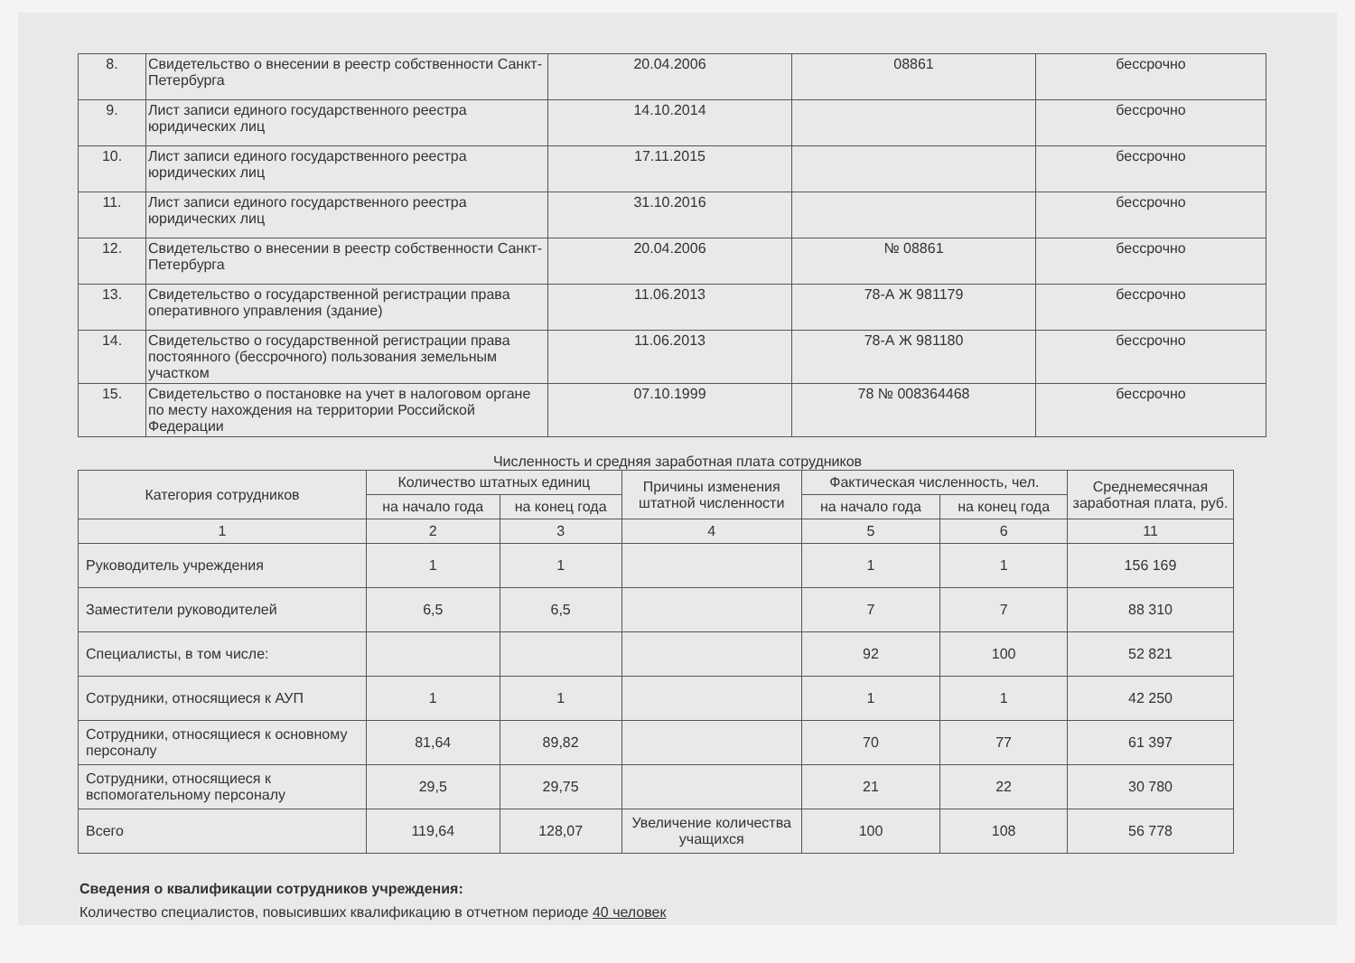| 8. | Свидетельство о внесении в реестр собственности Санкт-Петербурга | 20.04.2006 | 08861 | бессрочно |
| 9. | Лист записи единого государственного реестра юридических лиц | 14.10.2014 | | бессрочно |
| 10. | Лист записи единого государственного реестра юридических лиц | 17.11.2015 | | бессрочно |
| 11. | Лист записи единого государственного реестра юридических лиц | 31.10.2016 | | бессрочно |
| 12. | Свидетельство о внесении в реестр собственности Санкт-Петербурга | 20.04.2006 | № 08861 | бессрочно |
| 13. | Свидетельство о государственной регистрации права оперативного управления (здание) | 11.06.2013 | 78-А Ж 981179 | бессрочно |
| 14. | Свидетельство о государственной регистрации права постоянного (бессрочного) пользования земельным участком | 11.06.2013 | 78-А Ж 981180 | бессрочно |
| 15. | Свидетельство о постановке на учет в налоговом органе по месту нахождения на территории Российской Федерации | 07.10.1999 | 78 № 008364468 | бессрочно |
Численность и средняя заработная плата сотрудников
| Категория сотрудников | Количество штатных единиц | | Причины изменения штатной численности | Фактическая численность, чел. | | Среднемесячная заработная плата, руб. |
| --- | --- | --- | --- | --- | --- | --- |
| | на начало года | на конец года | | на начало года | на конец года | |
| 1 | 2 | 3 | 4 | 5 | 6 | 11 |
| Руководитель учреждения | 1 | 1 | | 1 | 1 | 156 169 |
| Заместители руководителей | 6,5 | 6,5 | | 7 | 7 | 88 310 |
| Специалисты, в том числе: | | | | 92 | 100 | 52 821 |
| Сотрудники, относящиеся к АУП | 1 | 1 | | 1 | 1 | 42 250 |
| Сотрудники, относящиеся к основному персоналу | 81,64 | 89,82 | | 70 | 77 | 61 397 |
| Сотрудники, относящиеся к вспомогательному персоналу | 29,5 | 29,75 | | 21 | 22 | 30 780 |
| Всего | 119,64 | 128,07 | Увеличение количества учащихся | 100 | 108 | 56 778 |
Сведения о квалификации сотрудников учреждения:
Количество специалистов, повысивших квалификацию в отчетном периоде 40 человек